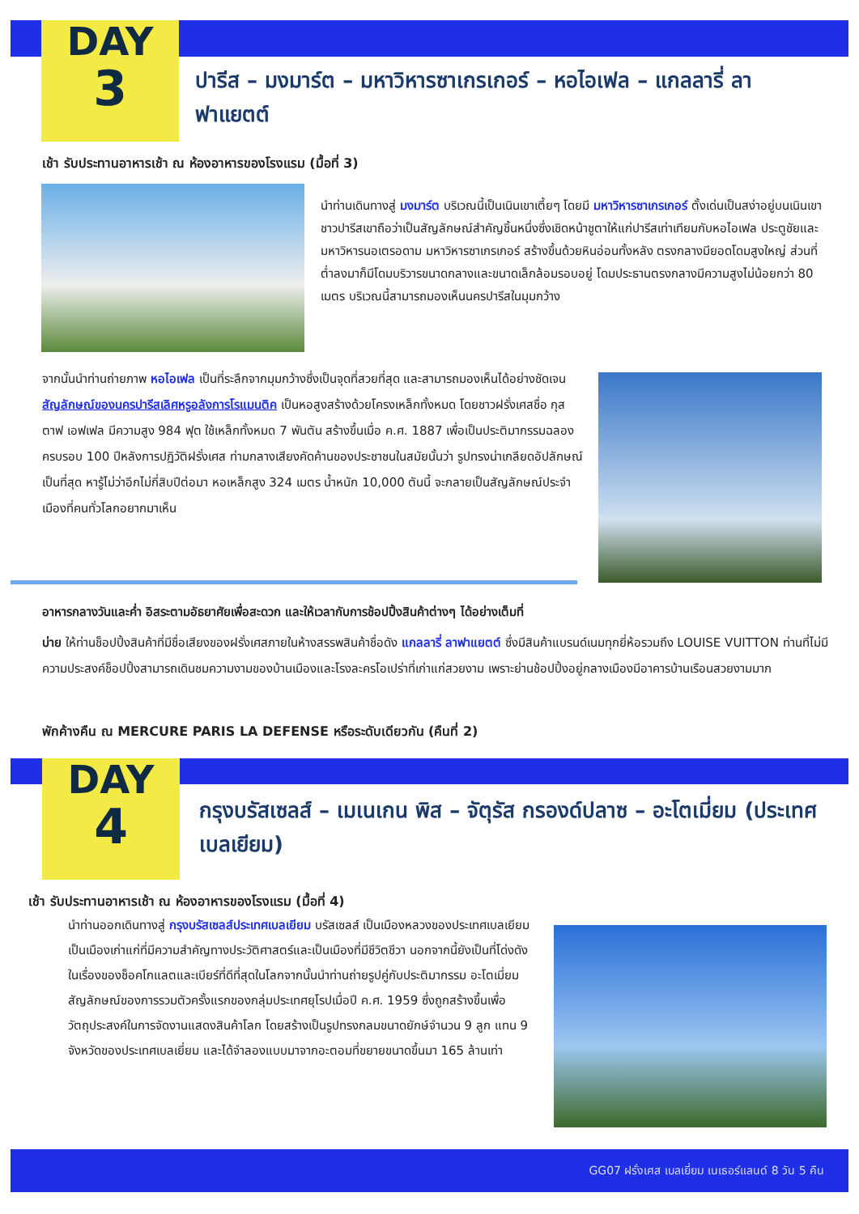DAY
3
ปารีส – มงมาร์ต – มหาวิหารซาเกรเกอร์ – หอไอเฟล – แกลลารี่ ลาฟาแยตต์
เช้า รับประทานอาหารเช้า ณ ห้องอาหารของโรงแรม (มื้อที่ 3)
นำท่านเดินทางสู่ มงมาร์ต บริเวณนี้เป็นเนินเขาเตี้ยๆ โดยมี มหาวิหารซาเกรเกอร์ ตั้งเด่นเป็นสง่าอยู่บนเนินเขา ชาวปารีสเขาถือว่าเป็นสัญลักษณ์สำคัญชิ้นหนึ่งซึ่งเชิดหน้าชูตาให้แก่ปารีสเท่าเทียมกับหอไอเฟล ประตูชัยและมหาวิหารนอเตรอดาม มหาวิหารซาเกรเกอร์ สร้างขึ้นด้วยหินอ่อนทั้งหลัง ตรงกลางมียอดโดมสูงใหญ่ ส่วนที่ต่ำลงมาก็มีโดมบริวารขนาดกลางและขนาดเล็กล้อมรอบอยู่ โดมประธานตรงกลางมีความสูงไม่น้อยกว่า 80 เมตร บริเวณนี้สามารถมองเห็นนครปารีสในมุมกว้าง
จากนั้นนำท่านถ่ายภาพ หอไอเฟล เป็นที่ระลึกจากมุมกว้างซึ่งเป็นจุดที่สวยที่สุด และสามารถมองเห็นได้อย่างชัดเจน สัญลักษณ์ของนครปารีสเลิศหรูอลังการโรแมนติค เป็นหอสูงสร้างด้วยโครงเหล็กทั้งหมด โดยชาวฝรั่งเศสชื่อ กุสตาฟ เอฟเฟล มีความสูง 984 ฟุต ใช้เหล็กทั้งหมด 7 พันตัน สร้างขึ้นเมื่อ ค.ศ. 1887 เพื่อเป็นประติมากรรมฉลองครบรอบ 100 ปีหลังการปฏิวัติฝรั่งเศส ท่ามกลางเสียงคัดค้านของประชาชนในสมัยนั้นว่า รูปทรงน่าเกลียดอัปลักษณ์เป็นที่สุด หารู้ไม่ว่าอีกไม่กี่สิบปีต่อมา หอเหล็กสูง 324 เมตร น้ำหนัก 10,000 ตันนี้ จะกลายเป็นสัญลักษณ์ประจำเมืองที่คนทั่วโลกอยากมาเห็น
อาหารกลางวันและค่ำ อิสระตามอัธยาศัยเพื่อสะดวก และให้เวลากับการช้อปปิ้งสินค้าต่างๆ ได้อย่างเต็มที่
บ่าย ให้ท่านช็อปปิ้งสินค้าที่มีชื่อเสียงของฝรั่งเศสภายในห้างสรรพสินค้าชื่อดัง แกลลารี่ ลาฟาแยตต์ ซึ่งมีสินค้าแบรนด์เนมทุกยี่ห้อรวมถึง LOUISE VUITTON ท่านที่ไม่มีความประสงค์ช็อปปิ้งสามารถเดินชมความงามของบ้านเมืองและโรงละครโอเปร่าที่เก่าแก่สวยงาม เพราะย่านช้อปปิ้งอยู่กลางเมืองมีอาคารบ้านเรือนสวยงามมาก
พักค้างคืน ณ MERCURE PARIS LA DEFENSE หรือระดับเดียวกัน (คืนที่ 2)
DAY
4
กรุงบรัสเซลส์ – เมเนเกน พิส – จัตุรัส กรองด์ปลาซ – อะโตเมี่ยม (ประเทศเบลเยียม)
เช้า รับประทานอาหารเช้า ณ ห้องอาหารของโรงแรม (มื้อที่ 4)
นำท่านออกเดินทางสู่ กรุงบรัสเซลส์ประเทศเบลเยียม บรัสเซลส์ เป็นเมืองหลวงของประเทศเบลเยียม เป็นเมืองเก่าแก่ที่มีความสำคัญทางประวัติศาสตร์และเป็นเมืองที่มีชีวิตชีวา นอกจากนี้ยังเป็นที่โด่งดังในเรื่องของช็อคโกแลตและเบียร์ที่ดีที่สุดในโลกจากนั้นนำท่านถ่ายรูปคู่กับประติมากรรม อะโตเมี่ยม สัญลักษณ์ของการรวมตัวครั้งแรกของกลุ่มประเทศยุโรปเมื่อปี ค.ศ. 1959 ซึ่งถูกสร้างขึ้นเพื่อวัตถุประสงค์ในการจัดงานแสดงสินค้าโลก โดยสร้างเป็นรูปทรงกลมขนาดยักษ์จำนวน 9 ลูก แทน 9 จังหวัดของประเทศเบลเยี่ยม และได้จำลองแบบมาจากอะตอมที่ขยายขนาดขึ้นมา 165 ล้านเท่า
GG07 ฝรั่งเศส เบลเยี่ยม เนเธอร์แลนด์ 8 วัน 5 คืน